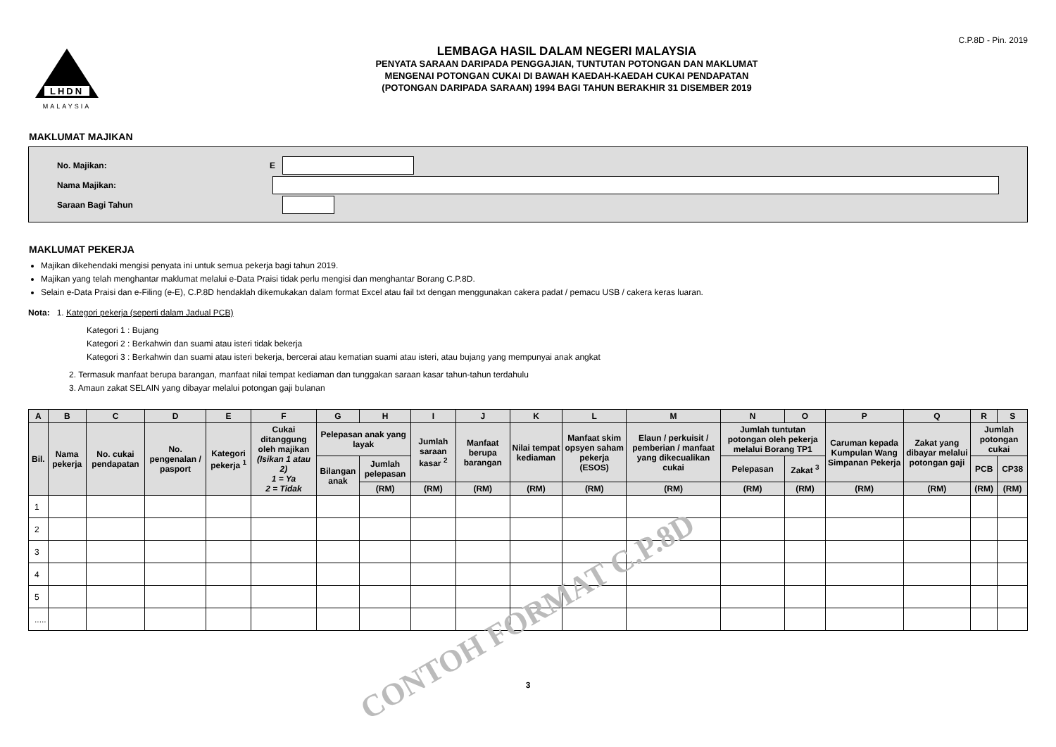C.P.8D - Pin. 2019
LHDN
MALAYSIA
LEMBAGA HASIL DALAM NEGERI MALAYSIA
PENYATA SARAAN DARIPADA PENGGAJIAN, TUNTUTAN POTONGAN DAN MAKLUMAT
MENGENAI POTONGAN CUKAI DI BAWAH KAEDAH-KAEDAH CUKAI PENDAPATAN
(POTONGAN DARIPADA SARAAN) 1994 BAGI TAHUN BERAKHIR 31 DISEMBER 2019
MAKLUMAT MAJIKAN
No. Majikan: E
Nama Majikan:
Saraan Bagi Tahun
MAKLUMAT PEKERJA
Majikan dikehendaki mengisi penyata ini untuk semua pekerja bagi tahun 2019.
Majikan yang telah menghantar maklumat melalui e-Data Praisi tidak perlu mengisi dan menghantar Borang C.P.8D.
Selain e-Data Praisi dan e-Filing (e-E), C.P.8D hendaklah dikemukakan dalam format Excel atau fail txt dengan menggunakan cakera padat / pemacu USB / cakera keras luaran.
Nota: 1. Kategori pekerja (seperti dalam Jadual PCB)
Kategori 1 : Bujang
Kategori 2 : Berkahwin dan suami atau isteri tidak bekerja
Kategori 3 : Berkahwin dan suami atau isteri bekerja, bercerai atau kematian suami atau isteri, atau bujang yang mempunyai anak angkat
2. Termasuk manfaat berupa barangan, manfaat nilai tempat kediaman dan tunggakan saraan kasar tahun-tahun terdahulu
3. Amaun zakat SELAIN yang dibayar melalui potongan gaji bulanan
| A | B | C | D | E | F | G | H | I | J | K | L | M | N | O | P | Q | R | S |
| --- | --- | --- | --- | --- | --- | --- | --- | --- | --- | --- | --- | --- | --- | --- | --- | --- | --- | --- |
| Bil. | Nama pekerja | No. cukai pendapatan | No. pengenalan / pasport | Kategori pekerja <sup>1</sup> | Cukai ditanggung oleh majikan (Isikan 1 atau 2) 1 = Ya 2 = Tidak | Pelepasan anak yang layak | | Jumlah saraan kasar <sup>2</sup> | Manfaat berupa barangan | Nilai tempat kediaman | Manfaat skim opsyen saham pekerja (ESOS) | Elaun / perkuisit / pemberian / manfaat yang dikecualikan cukai | Jumlah tuntutan potongan oleh pekerja melalui Borang TP1 | | Caruman kepada Kumpulan Wang Simpanan Pekerja | Zakat yang dibayar melalui potongan gaji | Jumlah potongan cukai | |
| | | | | | | Bilangan anak | Jumlah pelepasan | | | | | | Pelepasan | Zakat <sup>3</sup> | | | PCB | CP38 |
| | | | | | | | (RM) | (RM) | (RM) | (RM) | (RM) | (RM) | (RM) | (RM) | (RM) | (RM) | (RM) | (RM) |
| 1 | | | | | | | | | | | | | | | | | | |
| 2 | | | | | | | | | | | | | | | | | | |
| 3 | | | | | | | | | | | | | | | | | | |
| 4 | | | | | | | | | | | | | | | | | | |
| 5 | | | | | | | | | | | | | | | | | | |
| ..... | | | | | | | | | | | | | | | | | | |
3
CONTOH FORMAT C.P.8D